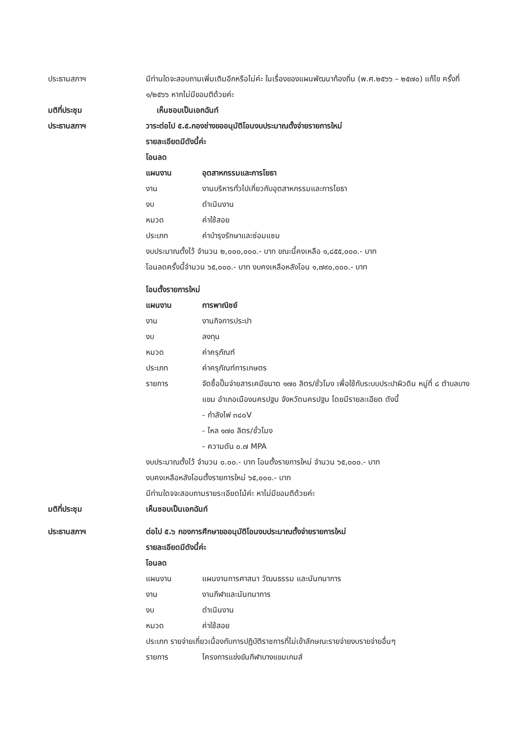ประธานสภาฯ มีท่านใดจะสอบถามเพิ่มเติมอีกหรือไม่ค่ะ ในเรื่องของแผนพัฒนาท้องถิ่น (พ.ศ.๒๕๖๖ – ๒๕๗๐) แก้ไข ครั้งที่ ๑/๒๕๖๖ หากไม่มีขอมติด้วยค่ะ
มติที่ประชุม เห็นชอบเป็นเอกฉันท์
ประธานสภาฯ วาระต่อไป ๕.๕.กองช่างขออนุมัติโอนงบประมาณตั้งจ่ายรายการใหม่
รายละเอียดมีดังนี้ค่ะ
โอนลด
แผนงาน อุตสาหกรรมและการโยธา
งาน งานบริหารทั่วไปเกี่ยวกับอุตสาหกรรมและการโยธา
งบ ดำเนินงาน
หมวด ค่าใช้สอย
ประเภท ค่าบำรุงรักษาและซ่อมแซม
งบประมาณตั้งไว้ จำนวน ๒,๐๐๐,๐๐๐.- บาท ขณะนี้คงเหลือ ๑,๘๕๕,๐๐๐.- บาท
โอนลดครั้งนี้จำนวน ๖๕,๐๐๐.- บาท งบคงเหลือหลังโอน ๑,๗๙๐,๐๐๐.- บาท
โอนตั้งรายการใหม่
แผนงาน การพาณิชย์
งาน งานกิจการประปา
งบ ลงทุน
หมวด ค่าครุภัณฑ์
ประเภท ค่าครุภัณฑ์การเกษตร
รายการ จัดซื้อปั๊มจ่ายสารเคมีขนาด ๑๗๐ ลิตร/ชั่วโมง เพื่อใช้กับระบบประปาผิวดิน หมู่ที่ ๘ ตำบลบางแขม อำเภอเมืองนครปฐม จังหวัดนครปฐม โดยมีรายละเอียด ดังนี้
- กำลังไฟ ๓๘๐V
- ไหล ๑๗๐ ลิตร/ชั่วโมง
- ความดัน ๐.๗ MPA
งบประมาณตั้งไว้ จำนวน ๐.๐๐.- บาท โอนตั้งรายการใหม่ จำนวน ๖๕,๐๐๐.- บาท
งบคงเหลือหลังโอนตั้งรายการใหม่ ๖๕,๐๐๐.- บาท
มีท่านใดจจะสอบถามรายระเอียดไม้ค่ะ หาไม่มีขอมติด้วยค่ะ
มติที่ประชุม เห็นชอบเป็นเอกฉันท์
ประธานสภาฯ ต่อไป ๕.๖ กองการศึกษาขออนุมัติโอนงบประมาณตั้งจ่ายรายการใหม่
รายละเอียดมีดังนี้ค่ะ
โอนลด
แผนงาน แผนงานการศาสนา วัฒนธรรม และนันทนาการ
งาน งานกีฬาและนันทนาการ
งบ ดำเนินงาน
หมวด ค่าใช้สอย
ประเภท รายจ่ายเกี่ยวเนื่องกับการปฏิบัติราชการที่ไม่เข้าลักษณะรายจ่ายงบรายจ่ายอื่นๆ
รายการ โครงการแข่งขันกีฬาบางแขมเกมส์